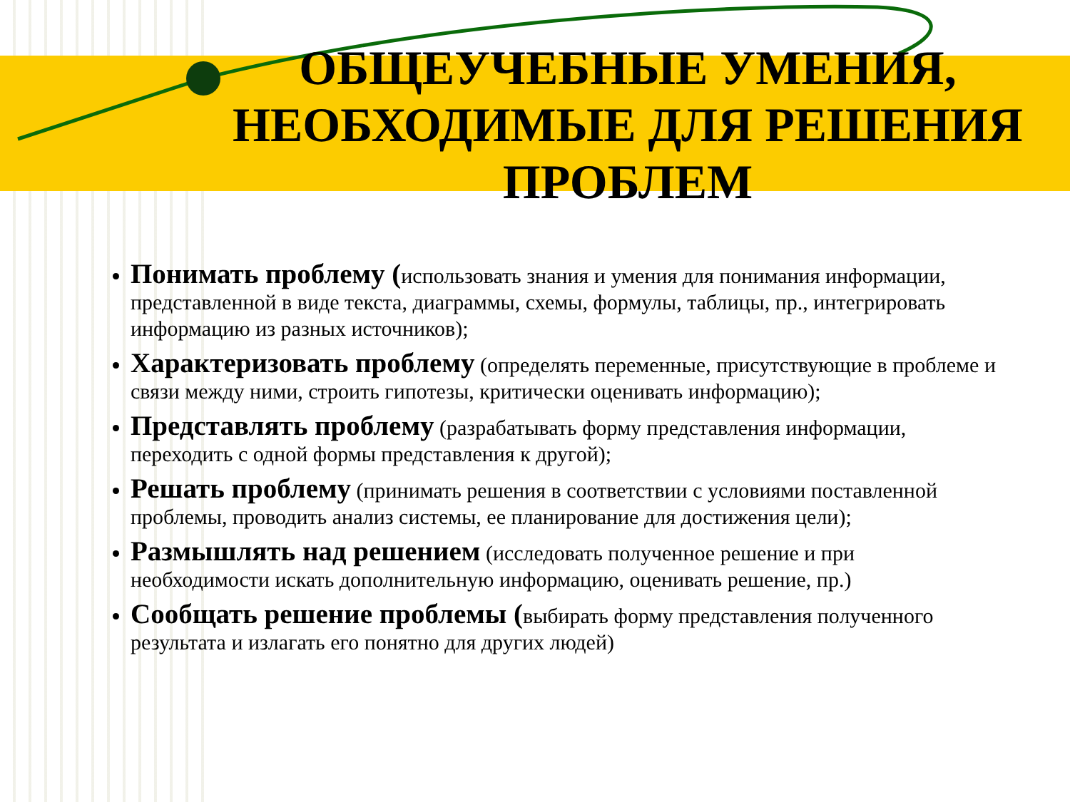ОБЩЕУЧЕБНЫЕ УМЕНИЯ, НЕОБХОДИМЫЕ ДЛЯ РЕШЕНИЯ ПРОБЛЕМ
Понимать проблему (использовать знания и умения для понимания информации, представленной в виде текста, диаграммы, схемы, формулы, таблицы, пр., интегрировать информацию из разных источников);
Характеризовать проблему (определять переменные, присутствующие в проблеме и связи между ними, строить гипотезы, критически оценивать информацию);
Представлять проблему (разрабатывать форму представления информации, переходить с одной формы представления к другой);
Решать проблему (принимать решения в соответствии с условиями поставленной проблемы, проводить анализ системы, ее планирование для достижения цели);
Размышлять над решением (исследовать полученное решение и при необходимости искать дополнительную информацию, оценивать решение, пр.)
Сообщать решение проблемы (выбирать форму представления полученного результата и излагать его понятно для других людей)